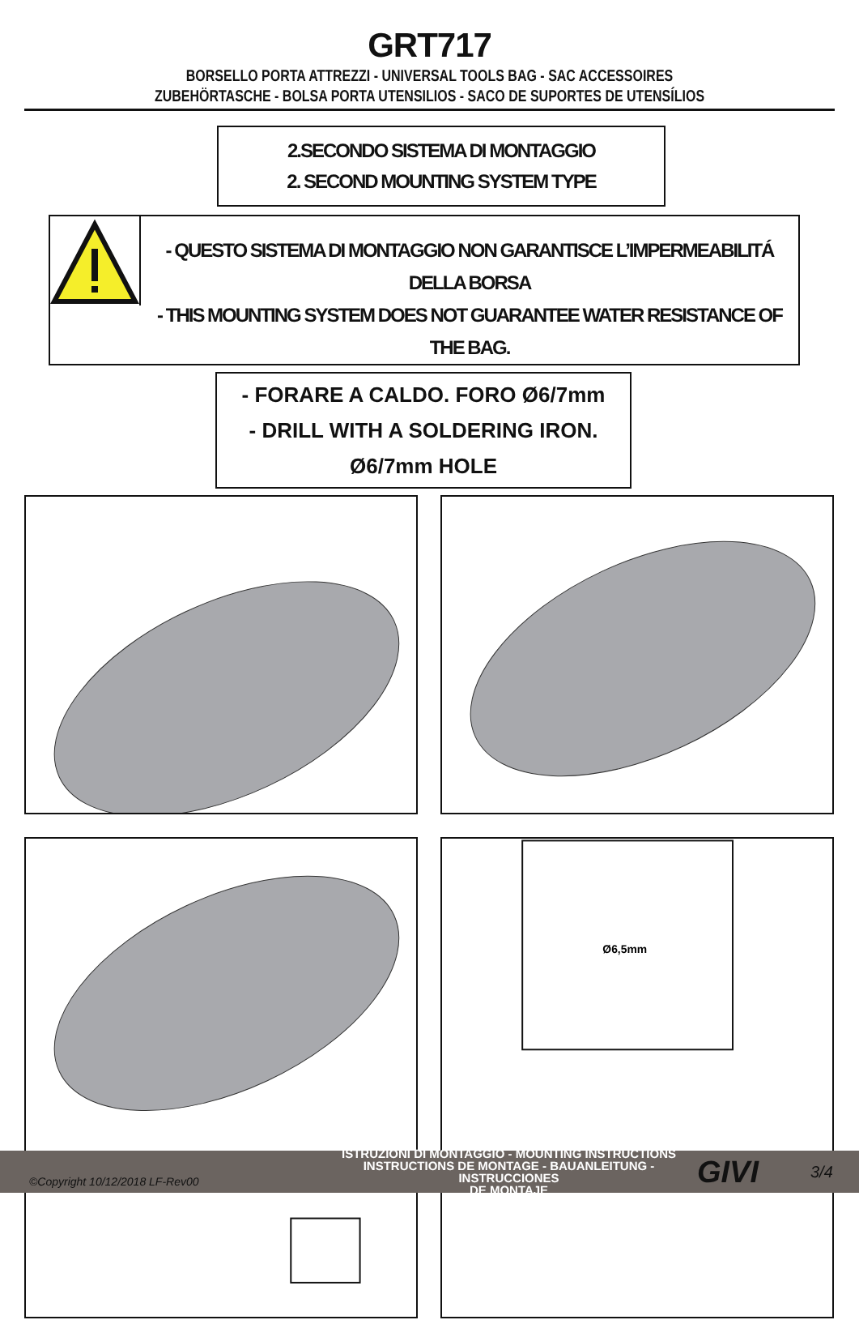GRT717
BORSELLO PORTA ATTREZZI - UNIVERSAL TOOLS BAG - SAC ACCESSOIRES
ZUBEHÖRTASCHE - BOLSA PORTA UTENSILIOS - SACO DE SUPORTES DE UTENSÍLIOS
2.SECONDO SISTEMA DI MONTAGGIO
2. SECOND MOUNTING SYSTEM TYPE
- QUESTO SISTEMA DI MONTAGGIO NON GARANTISCE L’IMPERMEABILITÁ DELLA BORSA
- THIS MOUNTING SYSTEM DOES NOT GUARANTEE WATER RESISTANCE OF THE BAG.
- FORARE A CALDO. FORO Ø6/7mm
- DRILL WITH A SOLDERING IRON. Ø6/7mm HOLE
Ø6,5mm
©Copyright 10/12/2018 LF-Rev00
ISTRUZIONI DI MONTAGGIO - MOUNTING INSTRUCTIONS
INSTRUCTIONS DE MONTAGE - BAUANLEITUNG - INSTRUCCIONES
DE MONTAJE
GIVI
3/4